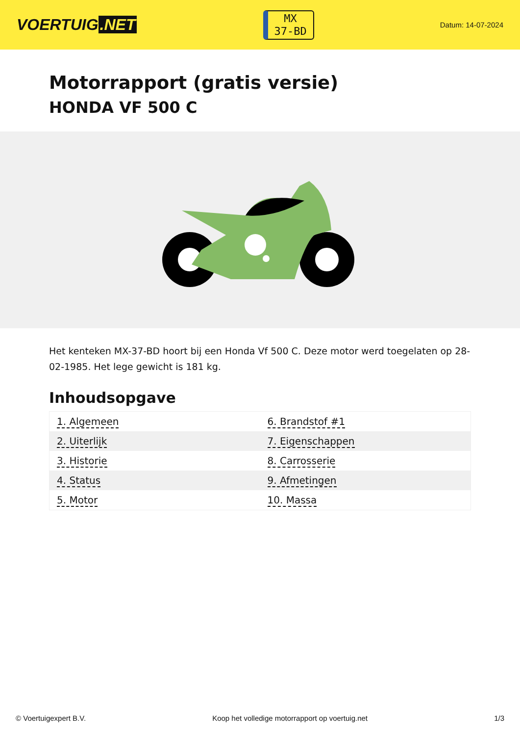VOERTUIG.NET
MX
37-BD
Datum: 14-07-2024
Motorrapport (gratis versie)
HONDA VF 500 C
Het kenteken MX-37-BD hoort bij een Honda Vf 500 C. Deze motor werd toegelaten op 28-02-1985. Het lege gewicht is 181 kg.
Inhoudsopgave
| 1. Algemeen | 6. Brandstof #1 |
| 2. Uiterlijk | 7. Eigenschappen |
| 3. Historie | 8. Carrosserie |
| 4. Status | 9. Afmetingen |
| 5. Motor | 10. Massa |
© Voertuigexpert B.V. Koop het volledige motorrapport op voertuig.net 1/3